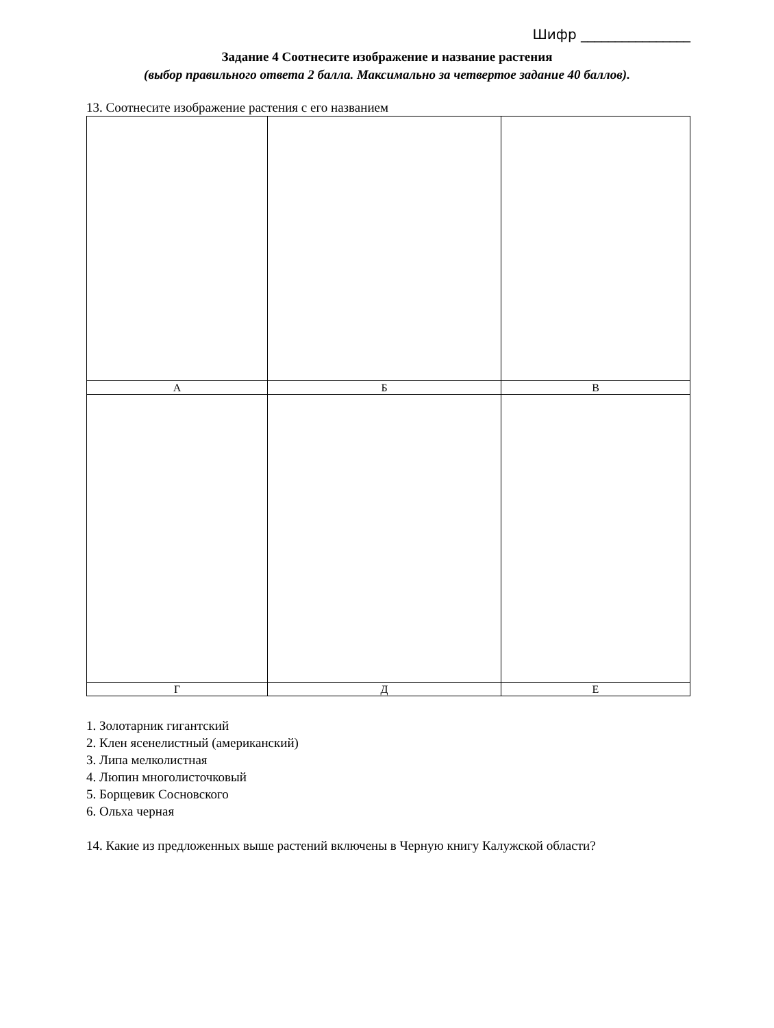Шифр ________________
Задание 4 Соотнесите изображение и название растения
(выбор правильного ответа 2 балла. Максимально за четвертое задание 40 баллов).
13. Соотнесите изображение растения с его названием
| А | Б | В |
| Г | Д | Е |
1. Золотарник гигантский
2. Клен ясенелистный (американский)
3. Липа мелколистная
4. Люпин многолисточковый
5. Борщевик Сосновского
6. Ольха черная
14. Какие из предложенных выше растений включены в Черную книгу Калужской области?